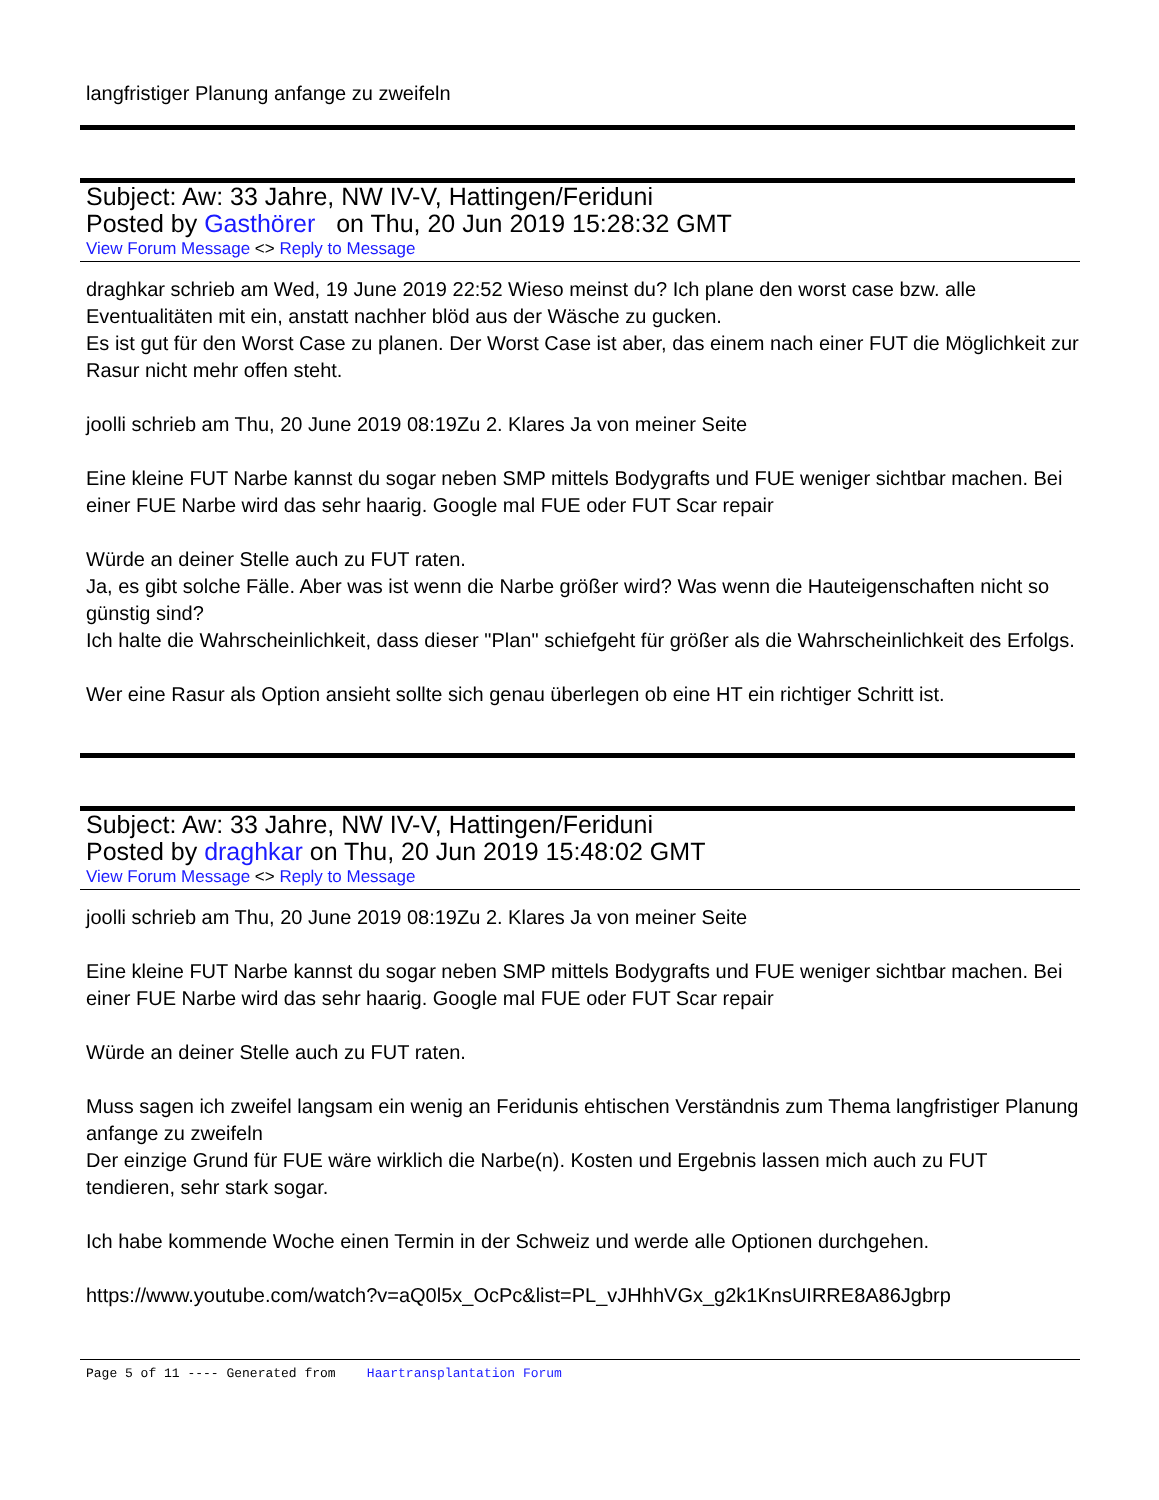langfristiger Planung anfange zu zweifeln
Subject: Aw: 33 Jahre, NW IV-V, Hattingen/Feriduni
Posted by Gasthörer on Thu, 20 Jun 2019 15:28:32 GMT
View Forum Message <> Reply to Message
draghkar schrieb am Wed, 19 June 2019 22:52 Wieso meinst du? Ich plane den worst case bzw. alle Eventualitäten mit ein, anstatt nachher blöd aus der Wäsche zu gucken.
Es ist gut für den Worst Case zu planen. Der Worst Case ist aber, das einem nach einer FUT die Möglichkeit zur Rasur nicht mehr offen steht.
joolli schrieb am Thu, 20 June 2019 08:19Zu 2. Klares Ja von meiner Seite
Eine kleine FUT Narbe kannst du sogar neben SMP mittels Bodygrafts und FUE weniger sichtbar machen. Bei einer FUE Narbe wird das sehr haarig. Google mal FUE oder FUT Scar repair
Würde an deiner Stelle auch zu FUT raten.
Ja, es gibt solche Fälle. Aber was ist wenn die Narbe größer wird? Was wenn die Hauteigenschaften nicht so günstig sind?
Ich halte die Wahrscheinlichkeit, dass dieser "Plan" schiefgeht für größer als die Wahrscheinlichkeit des Erfolgs.
Wer eine Rasur als Option ansieht sollte sich genau überlegen ob eine HT ein richtiger Schritt ist.
Subject: Aw: 33 Jahre, NW IV-V, Hattingen/Feriduni
Posted by draghkar on Thu, 20 Jun 2019 15:48:02 GMT
View Forum Message <> Reply to Message
joolli schrieb am Thu, 20 June 2019 08:19Zu 2. Klares Ja von meiner Seite
Eine kleine FUT Narbe kannst du sogar neben SMP mittels Bodygrafts und FUE weniger sichtbar machen. Bei einer FUE Narbe wird das sehr haarig. Google mal FUE oder FUT Scar repair
Würde an deiner Stelle auch zu FUT raten.
Muss sagen ich zweifel langsam ein wenig an Feridunis ehtischen Verständnis zum Thema langfristiger Planung anfange zu zweifeln
Der einzige Grund für FUE wäre wirklich die Narbe(n). Kosten und Ergebnis lassen mich auch zu FUT tendieren, sehr stark sogar.
Ich habe kommende Woche einen Termin in der Schweiz und werde alle Optionen durchgehen.
https://www.youtube.com/watch?v=aQ0l5x_OcPc&list=PL_vJHhhVGx_g2k1KnsUIRRE8A86Jgbrp
Page 5 of 11 ---- Generated from Haartransplantation Forum